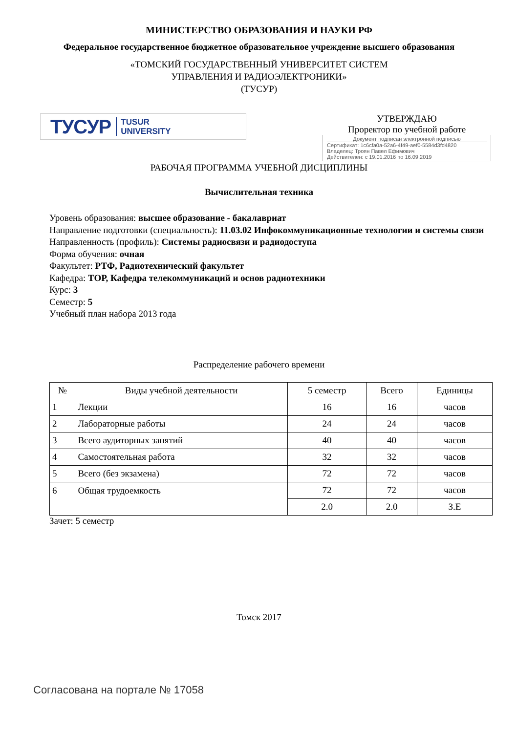МИНИСТЕРСТВО ОБРАЗОВАНИЯ И НАУКИ РФ
Федеральное государственное бюджетное образовательное учреждение высшего образования
«ТОМСКИЙ ГОСУДАРСТВЕННЫЙ УНИВЕРСИТЕТ СИСТЕМ
УПРАВЛЕНИЯ И РАДИОЭЛЕКТРОНИКИ»
(ТУСУР)
ТУСУР TUSUR
UNIVERSITY
УТВЕРЖДАЮ
Проректор по учебной работе
Документ подписан электронной подписью
Сертификат: 1c6cfa0a-52a6-4f49-aef0-5584d3fd4820
Владелец: Троян Павел Ефимович
Действителен: с 19.01.2016 по 16.09.2019
РАБОЧАЯ ПРОГРАММА УЧЕБНОЙ ДИСЦИПЛИНЫ
Вычислительная техника
Уровень образования: высшее образование - бакалавриат
Направление подготовки (специальность): 11.03.02 Инфокоммуникационные технологии и системы связи
Направленность (профиль): Системы радиосвязи и радиодоступа
Форма обучения: очная
Факультет: РТФ, Радиотехнический факультет
Кафедра: ТОР, Кафедра телекоммуникаций и основ радиотехники
Курс: 3
Семестр: 5
Учебный план набора 2013 года
Распределение рабочего времени
| № | Виды учебной деятельности | 5 семестр | Всего | Единицы |
| --- | --- | --- | --- | --- |
| 1 | Лекции | 16 | 16 | часов |
| 2 | Лабораторные работы | 24 | 24 | часов |
| 3 | Всего аудиторных занятий | 40 | 40 | часов |
| 4 | Самостоятельная работа | 32 | 32 | часов |
| 5 | Всего (без экзамена) | 72 | 72 | часов |
| 6 | Общая трудоемкость | 72 | 72 | часов |
| | | 2.0 | 2.0 | З.Е |
Зачет: 5 семестр
Томск 2017
Согласована на портале № 17058